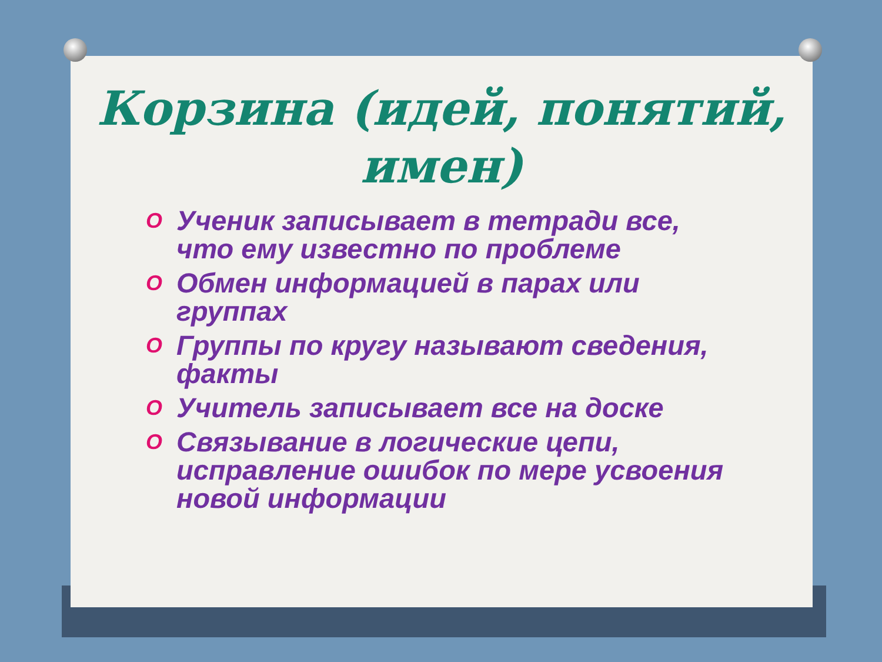Корзина (идей, понятий, имен)
O Ученик записывает в тетради все, что ему известно по проблеме
O Обмен информацией в парах или группах
O Группы по кругу называют сведения, факты
O Учитель записывает все на доске
O Связывание в логические цепи, исправление ошибок по мере усвоения новой информации